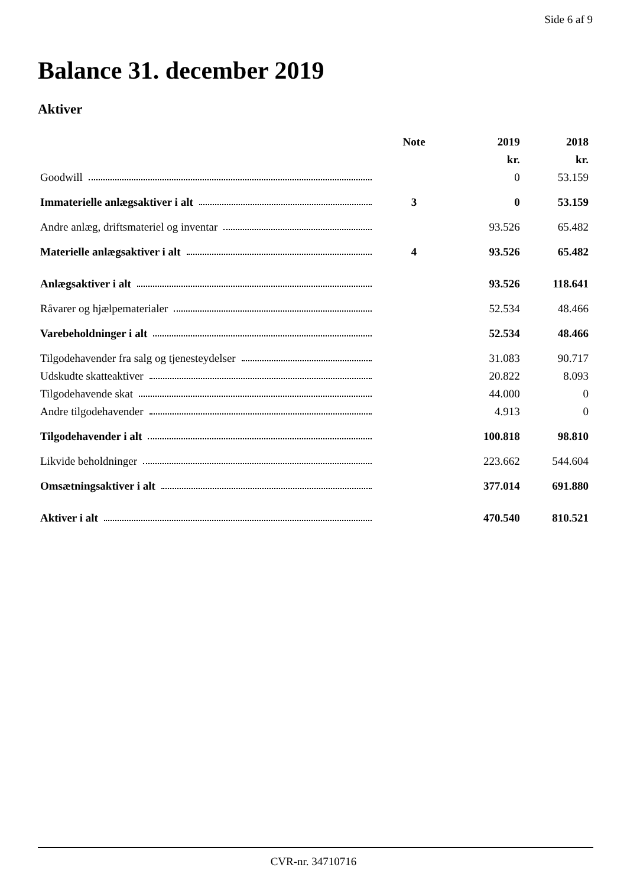Side 6 af 9
Balance 31. december 2019
Aktiver
| | Note | 2019 | 2018 |
| --- | --- | --- | --- |
| | | kr. | kr. |
| Goodwill | | 0 | 53.159 |
| Immaterielle anlægsaktiver i alt | 3 | 0 | 53.159 |
| Andre anlæg, driftsmateriel og inventar | | 93.526 | 65.482 |
| Materielle anlægsaktiver i alt | 4 | 93.526 | 65.482 |
| Anlægsaktiver i alt | | 93.526 | 118.641 |
| Råvarer og hjælpematerialer | | 52.534 | 48.466 |
| Varebeholdninger i alt | | 52.534 | 48.466 |
| Tilgodehavender fra salg og tjenesteydelser | | 31.083 | 90.717 |
| Udskudte skatteaktiver | | 20.822 | 8.093 |
| Tilgodehavende skat | | 44.000 | 0 |
| Andre tilgodehavender | | 4.913 | 0 |
| Tilgodehavender i alt | | 100.818 | 98.810 |
| Likvide beholdninger | | 223.662 | 544.604 |
| Omsætningsaktiver i alt | | 377.014 | 691.880 |
| Aktiver i alt | | 470.540 | 810.521 |
CVR-nr. 34710716